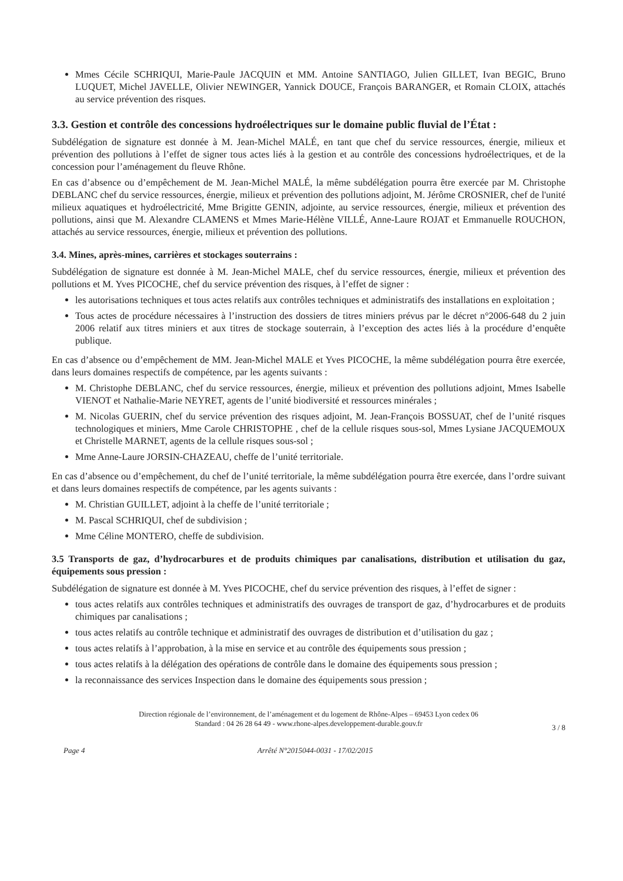Mmes Cécile SCHRIQUI, Marie-Paule JACQUIN et MM. Antoine SANTIAGO, Julien GILLET, Ivan BEGIC, Bruno LUQUET, Michel JAVELLE, Olivier NEWINGER, Yannick DOUCE, François BARANGER, et Romain CLOIX, attachés au service prévention des risques.
3.3. Gestion et contrôle des concessions hydroélectriques sur le domaine public fluvial de l’État :
Subdélégation de signature est donnée à M. Jean-Michel MALÉ, en tant que chef du service ressources, énergie, milieux et prévention des pollutions à l’effet de signer tous actes liés à la gestion et au contrôle des concessions hydroélectriques, et de la concession pour l’aménagement du fleuve Rhône.
En cas d’absence ou d’empêchement de M. Jean-Michel MALÉ, la même subdélégation pourra être exercée par M. Christophe DEBLANC chef du service ressources, énergie, milieux et prévention des pollutions adjoint, M. Jérôme CROSNIER, chef de l'unité milieux aquatiques et hydroélectricité, Mme Brigitte GENIN, adjointe, au service ressources, énergie, milieux et prévention des pollutions, ainsi que M. Alexandre CLAMENS et Mmes Marie-Hélène VILLÉ, Anne-Laure ROJAT et Emmanuelle ROUCHON, attachés au service ressources, énergie, milieux et prévention des pollutions.
3.4. Mines, après-mines, carrières et stockages souterrains :
Subdélégation de signature est donnée à M. Jean-Michel MALE, chef du service ressources, énergie, milieux et prévention des pollutions et M. Yves PICOCHE, chef du service prévention des risques, à l’effet de signer :
les autorisations techniques et tous actes relatifs aux contrôles techniques et administratifs des installations en exploitation ;
Tous actes de procédure nécessaires à l’instruction des dossiers de titres miniers prévus par le décret n°2006-648 du 2 juin 2006 relatif aux titres miniers et aux titres de stockage souterrain, à l’exception des actes liés à la procédure d’enquête publique.
En cas d’absence ou d’empêchement de MM. Jean-Michel MALE et Yves PICOCHE, la même subdélégation pourra être exercée, dans leurs domaines respectifs de compétence, par les agents suivants :
M. Christophe DEBLANC, chef du service ressources, énergie, milieux et prévention des pollutions adjoint, Mmes Isabelle VIENOT et Nathalie-Marie NEYRET, agents de l’unité biodiversité et ressources minérales ;
M. Nicolas GUERIN, chef du service prévention des risques adjoint, M. Jean-François BOSSUAT, chef de l’unité risques technologiques et miniers, Mme Carole CHRISTOPHE , chef de la cellule risques sous-sol, Mmes Lysiane JACQUEMOUX et Christelle MARNET, agents de la cellule risques sous-sol ;
Mme Anne-Laure JORSIN-CHAZEAU, cheffe de l’unité territoriale.
En cas d’absence ou d’empêchement, du chef de l’unité territoriale, la même subdélégation pourra être exercée, dans l’ordre suivant et dans leurs domaines respectifs de compétence, par les agents suivants :
M. Christian GUILLET, adjoint à la cheffe de l’unité territoriale ;
M. Pascal SCHRIQUI, chef de subdivision ;
Mme Céline MONTERO, cheffe de subdivision.
3.5 Transports de gaz, d’hydrocarbures et de produits chimiques par canalisations, distribution et utilisation du gaz, équipements sous pression :
Subdélégation de signature est donnée à M. Yves PICOCHE, chef du service prévention des risques, à l’effet de signer :
tous actes relatifs aux contrôles techniques et administratifs des ouvrages de transport de gaz, d’hydrocarbures et de produits chimiques par canalisations ;
tous actes relatifs au contrôle technique et administratif des ouvrages de distribution et d’utilisation du gaz ;
tous actes relatifs à l’approbation, à la mise en service et au contrôle des équipements sous pression ;
tous actes relatifs à la délégation des opérations de contrôle dans le domaine des équipements sous pression ;
la reconnaissance des services Inspection dans le domaine des équipements sous pression ;
Direction régionale de l’environnement, de l’aménagement et du logement de Rhône-Alpes – 69453 Lyon cedex 06
Standard : 04 26 28 64 49 - www.rhone-alpes.developpement-durable.gouv.fr
3 / 8
Page 4 Arrêté N°2015044-0031 - 17/02/2015